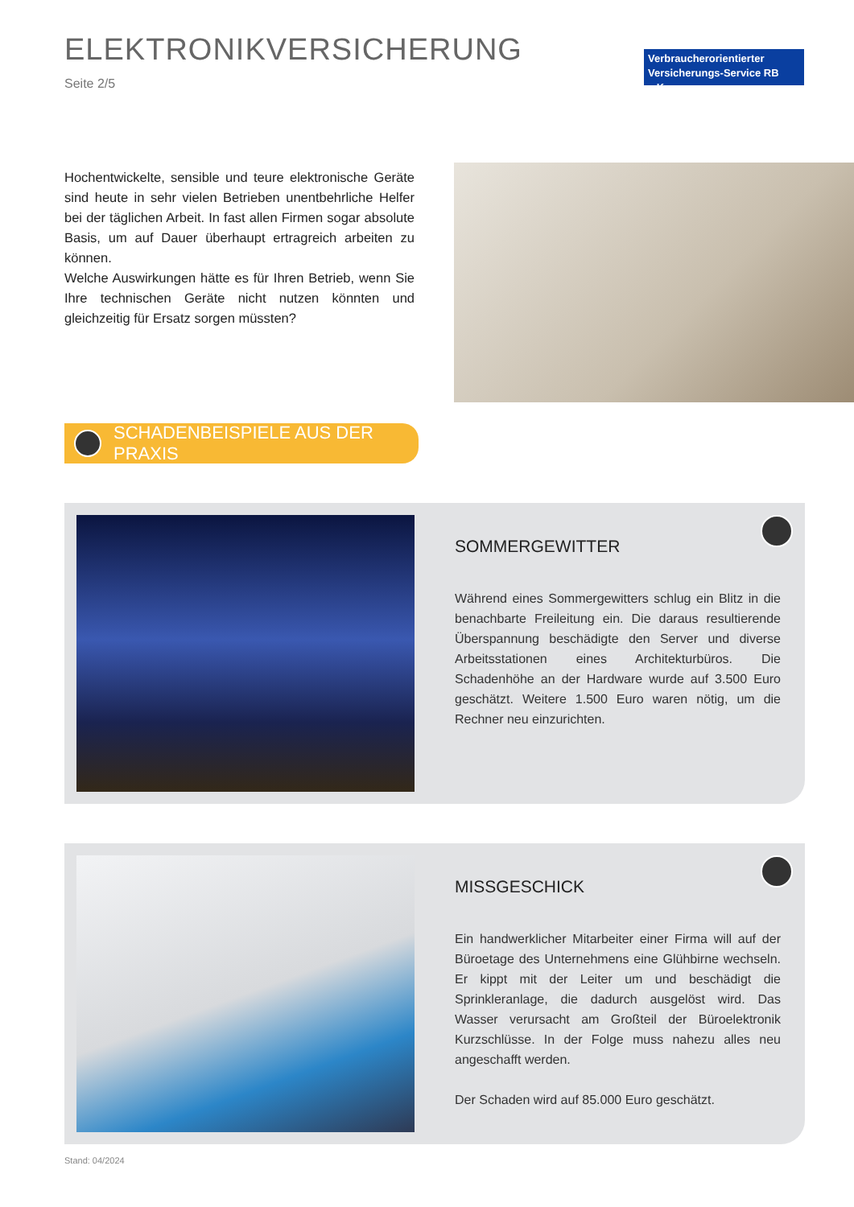ELEKTRONIKVERSICHERUNG
Seite 2/5
Verbraucherorientierter
Versicherungs-Service RB e.K.
Hochentwickelte, sensible und teure elektronische Geräte sind heute in sehr vielen Betrieben unentbehrliche Helfer bei der täglichen Arbeit. In fast allen Firmen sogar absolute Basis, um auf Dauer überhaupt ertragreich arbeiten zu können.
Welche Auswirkungen hätte es für Ihren Betrieb, wenn Sie Ihre technischen Geräte nicht nutzen könnten und gleichzeitig für Ersatz sorgen müssten?
SCHADENBEISPIELE AUS DER PRAXIS
SOMMERGEWITTER
Während eines Sommergewitters schlug ein Blitz in die benachbarte Freileitung ein. Die daraus resultierende Überspannung beschädigte den Server und diverse Arbeitsstationen eines Architekturbüros. Die Schadenhöhe an der Hardware wurde auf 3.500 Euro geschätzt. Weitere 1.500 Euro waren nötig, um die Rechner neu einzurichten.
MISSGESCHICK
Ein handwerklicher Mitarbeiter einer Firma will auf der Büroetage des Unternehmens eine Glühbirne wechseln. Er kippt mit der Leiter um und beschädigt die Sprinkleranlage, die dadurch ausgelöst wird. Das Wasser verursacht am Großteil der Büroelektronik Kurzschlüsse. In der Folge muss nahezu alles neu angeschafft werden.
Der Schaden wird auf 85.000 Euro geschätzt.
Stand: 04/2024